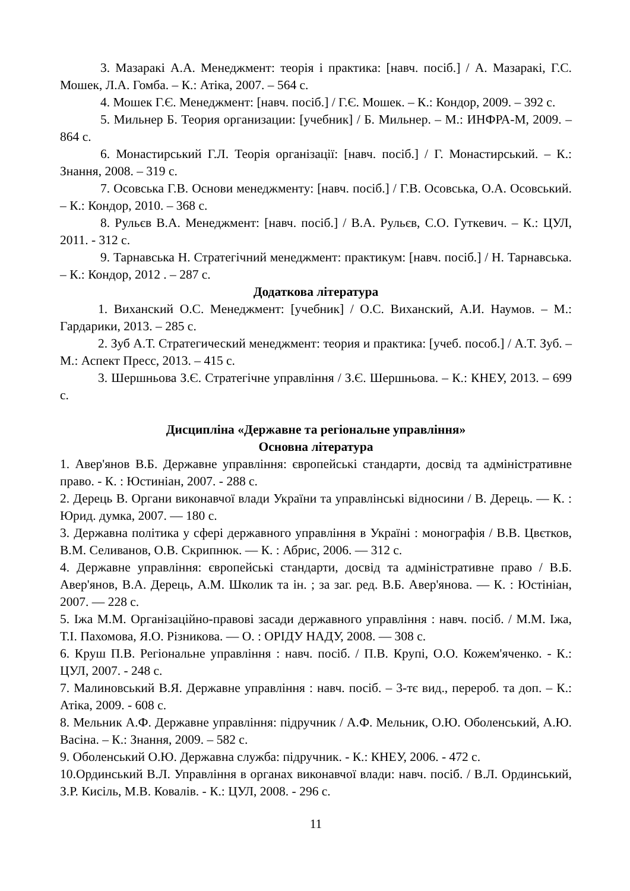3. Мазаракі А.А. Менеджмент: теорія і практика: [навч. посіб.] / А. Мазаракі, Г.С. Мошек, Л.А. Гомба. – К.: Атіка, 2007. – 564 с.
4. Мошек Г.Є. Менеджмент: [навч. посіб.] / Г.Є. Мошек. – К.: Кондор, 2009. – 392 с.
5. Мильнер Б. Теория организации: [учебник] / Б. Мильнер. – М.: ИНФРА-М, 2009. – 864 с.
6. Монастирський Г.Л. Теорія організації: [навч. посіб.] / Г. Монастирський. – К.: Знання, 2008. – 319 с.
7. Осовська Г.В. Основи менеджменту: [навч. посіб.] / Г.В. Осовська, О.А. Осовський. – К.: Кондор, 2010. – 368 с.
8. Рульєв В.А. Менеджмент: [навч. посіб.] / В.А. Рульєв, С.О. Гуткевич. – К.: ЦУЛ, 2011. - 312 с.
9. Тарнавська Н. Стратегічний менеджмент: практикум: [навч. посіб.] / Н. Тарнавська. – К.: Кондор, 2012 . – 287 с.
Додаткова література
1. Виханский О.С. Менеджмент: [учебник] / О.С. Виханский, А.И. Наумов. – М.: Гардарики, 2013. – 285 с.
2. Зуб А.Т. Стратегический менеджмент: теория и практика: [учеб. пособ.] / А.Т. Зуб. – М.: Аспект Пресс, 2013. – 415 с.
3. Шершньова З.Є. Стратегічне управління / З.Є. Шершньова. – К.: КНЕУ, 2013. – 699 с.
Дисципліна «Державне та регіональне управління»
Основна література
1. Авер'янов В.Б. Державне управління: європейські стандарти, досвід та адміністративне право. - К. : Юстиніан, 2007. - 288 с.
2. Дерець В. Органи виконавчої влади України та управлінські відносини / В. Дерець. — К. : Юрид. думка, 2007. — 180 с.
3. Державна політика у сфері державного управління в Україні : монографія / В.В. Цвєтков, В.М. Селиванов, О.В. Скрипнюк. — К. : Абрис, 2006. — 312 с.
4. Державне управління: європейські стандарти, досвід та адміністративне право / В.Б. Авер'янов, В.А. Дерець, А.М. Школик та ін. ; за заг. ред. В.Б. Авер'янова. — К. : Юстініан, 2007. — 228 с.
5. Іжа М.М. Організаційно-правові засади державного управління : навч. посіб. / М.М. Іжа, Т.І. Пахомова, Я.О. Різникова. — О. : ОРІДУ НАДУ, 2008. — 308 с.
6. Круш П.В. Регіональне управління : навч. посіб. / П.В. Крупі, О.О. Кожем'яченко. - К.: ЦУЛ, 2007. - 248 с.
7. Малиновський В.Я. Державне управління : навч. посіб. – 3-тє вид., перероб. та доп. – К.: Атіка, 2009. - 608 с.
8. Мельник А.Ф. Державне управління: підручник / А.Ф. Мельник, О.Ю. Оболенський, А.Ю. Васіна. – К.: Знання, 2009. – 582 с.
9. Оболенський О.Ю. Державна служба: підручник. - К.: КНЕУ, 2006. - 472 с.
10.Ординський В.Л. Управління в органах виконавчої влади: навч. посіб. / В.Л. Ординський, З.Р. Кисіль, М.В. Ковалів. - К.: ЦУЛ, 2008. - 296 с.
11